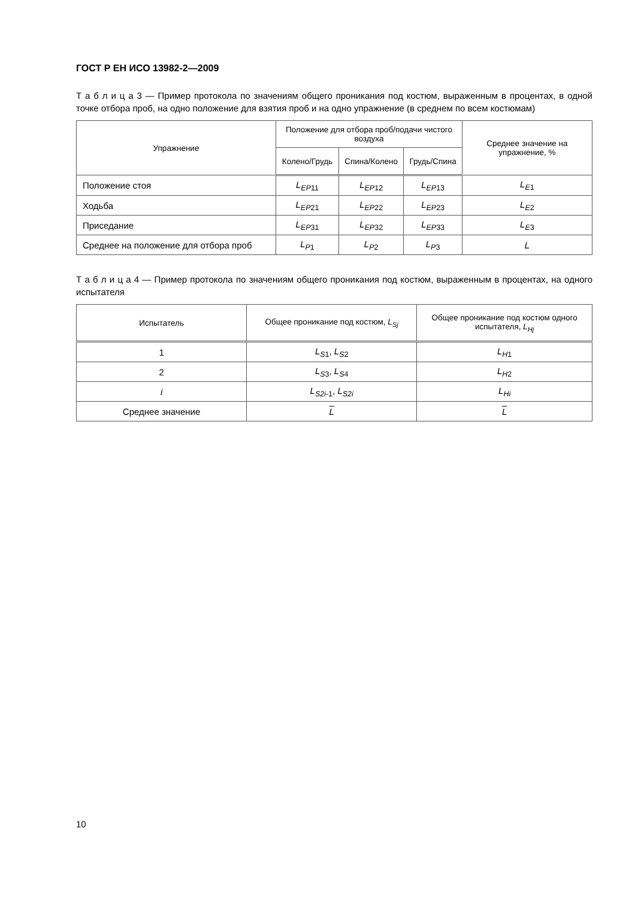ГОСТ Р ЕН ИСО 13982-2—2009
Т а б л и ц а 3 — Пример протокола по значениям общего проникания под костюм, выраженным в процентах, в одной точке отбора проб, на одно положение для взятия проб и на одно упражнение (в среднем по всем костюмам)
| Упражнение | Положение для отбора проб/подачи чистого воздуха | | | Среднее значение на упражнение, % |
| --- | --- | --- | --- | --- |
| | Колено/Грудь | Спина/Колено | Грудь/Спина | |
| Положение стоя | L<sub>EP</sub><sub>11</sub> | L<sub>EP</sub><sub>12</sub> | L<sub>EP</sub><sub>13</sub> | L<sub>E</sub><sub>1</sub> |
| Ходьба | L<sub>EP</sub><sub>21</sub> | L<sub>EP</sub><sub>22</sub> | L<sub>EP</sub><sub>23</sub> | L<sub>E</sub><sub>2</sub> |
| Приседание | L<sub>EP</sub><sub>31</sub> | L<sub>EP</sub><sub>32</sub> | L<sub>EP</sub><sub>33</sub> | L<sub>E</sub><sub>3</sub> |
| Среднее на положение для отбора проб | L<sub>P</sub><sub>1</sub> | L<sub>P</sub><sub>2</sub> | L<sub>P</sub><sub>3</sub> | L |
Т а б л и ц а 4 — Пример протокола по значениям общего проникания под костюм, выраженным в процентах, на одного испытателя
| Испытатель | Общее проникание под костюм, L<sub>Sj</sub> | Общее проникание под костюм одного испытателя, L<sub>Hj</sub> |
| --- | --- | --- |
| 1 | L<sub>S</sub><sub>1</sub>, L<sub>S</sub><sub>2</sub> | L<sub>H</sub><sub>1</sub> |
| 2 | L<sub>S</sub><sub>3</sub>, L<sub>S</sub><sub>4</sub> | L<sub>H</sub><sub>2</sub> |
| i | L<sub>S2i</sub><sub>-1</sub>, L<sub>S2i</sub> | L<sub>Hi</sub> |
| Среднее значение | L | L |
10